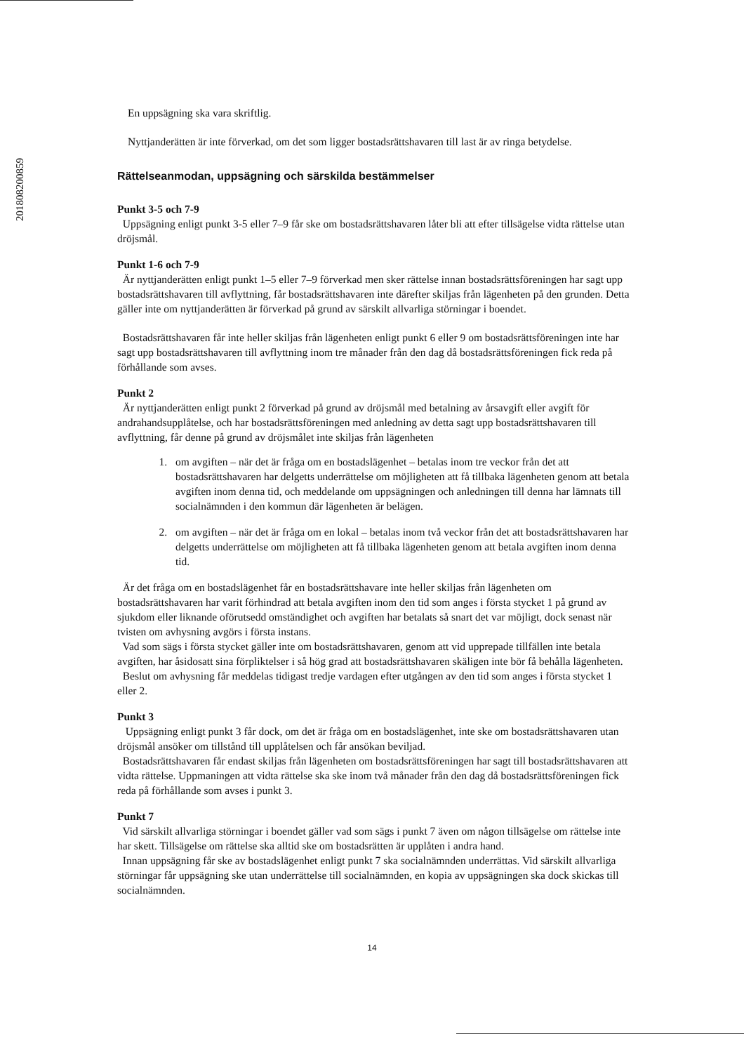201808200859
En uppsägning ska vara skriftlig.
Nyttjanderätten är inte förverkad, om det som ligger bostadsrättshavaren till last är av ringa betydelse.
Rättelseanmodan, uppsägning och särskilda bestämmelser
Punkt 3-5 och 7-9
Uppsägning enligt punkt 3-5 eller 7–9 får ske om bostadsrättshavaren låter bli att efter tillsägelse vidta rättelse utan dröjsmål.
Punkt 1-6 och 7-9
Är nyttjanderätten enligt punkt 1–5 eller 7–9 förverkad men sker rättelse innan bostadsrättsföreningen har sagt upp bostadsrättshavaren till avflyttning, får bostadsrättshavaren inte därefter skiljas från lägenheten på den grunden. Detta gäller inte om nyttjanderätten är förverkad på grund av särskilt allvarliga störningar i boendet.
Bostadsrättshavaren får inte heller skiljas från lägenheten enligt punkt 6 eller 9 om bostadsrättsföreningen inte har sagt upp bostadsrättshavaren till avflyttning inom tre månader från den dag då bostadsrättsföreningen fick reda på förhållande som avses.
Punkt 2
Är nyttjanderätten enligt punkt 2 förverkad på grund av dröjsmål med betalning av årsavgift eller avgift för andrahandsupplåtelse, och har bostadsrättsföreningen med anledning av detta sagt upp bostadsrättshavaren till avflyttning, får denne på grund av dröjsmålet inte skiljas från lägenheten
1. om avgiften – när det är fråga om en bostadslägenhet – betalas inom tre veckor från det att bostadsrättshavaren har delgetts underrättelse om möjligheten att få tillbaka lägenheten genom att betala avgiften inom denna tid, och meddelande om uppsägningen och anledningen till denna har lämnats till socialnämnden i den kommun där lägenheten är belägen.
2. om avgiften – när det är fråga om en lokal – betalas inom två veckor från det att bostadsrättshavaren har delgetts underrättelse om möjligheten att få tillbaka lägenheten genom att betala avgiften inom denna tid.
Är det fråga om en bostadslägenhet får en bostadsrättshavare inte heller skiljas från lägenheten om bostadsrättshavaren har varit förhindrad att betala avgiften inom den tid som anges i första stycket 1 på grund av sjukdom eller liknande oförutsedd omständighet och avgiften har betalats så snart det var möjligt, dock senast när tvisten om avhysning avgörs i första instans.
Vad som sägs i första stycket gäller inte om bostadsrättshavaren, genom att vid upprepade tillfällen inte betala avgiften, har åsidosatt sina förpliktelser i så hög grad att bostadsrättshavaren skäligen inte bör få behålla lägenheten.
Beslut om avhysning får meddelas tidigast tredje vardagen efter utgången av den tid som anges i första stycket 1 eller 2.
Punkt 3
Uppsägning enligt punkt 3 får dock, om det är fråga om en bostadslägenhet, inte ske om bostadsrättshavaren utan dröjsmål ansöker om tillstånd till upplåtelsen och får ansökan beviljad.
Bostadsrättshavaren får endast skiljas från lägenheten om bostadsrättsföreningen har sagt till bostadsrättshavaren att vidta rättelse. Uppmaningen att vidta rättelse ska ske inom två månader från den dag då bostadsrättsföreningen fick reda på förhållande som avses i punkt 3.
Punkt 7
Vid särskilt allvarliga störningar i boendet gäller vad som sägs i punkt 7 även om någon tillsägelse om rättelse inte har skett. Tillsägelse om rättelse ska alltid ske om bostadsrätten är upplåten i andra hand.
Innan uppsägning får ske av bostadslägenhet enligt punkt 7 ska socialnämnden underrättas. Vid särskilt allvarliga störningar får uppsägning ske utan underrättelse till socialnämnden, en kopia av uppsägningen ska dock skickas till socialnämnden.
14